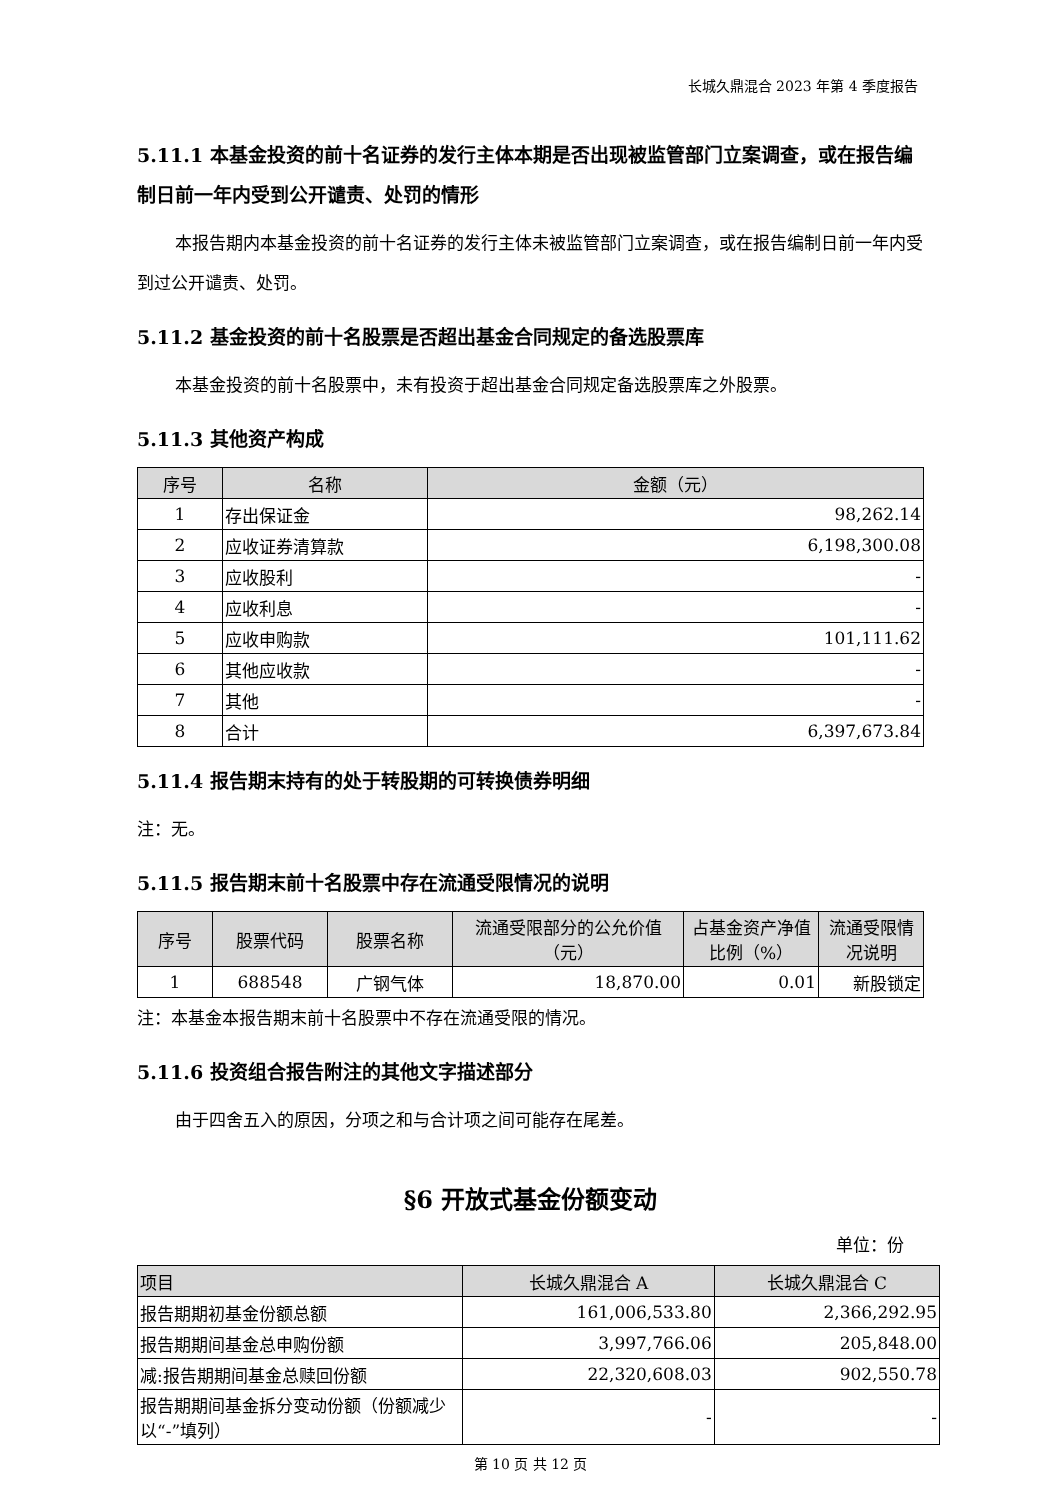长城久鼎混合 2023 年第 4 季度报告
5.11.1 本基金投资的前十名证券的发行主体本期是否出现被监管部门立案调查，或在报告编制日前一年内受到公开谴责、处罚的情形
本报告期内本基金投资的前十名证券的发行主体未被监管部门立案调查，或在报告编制日前一年内受到过公开谴责、处罚。
5.11.2 基金投资的前十名股票是否超出基金合同规定的备选股票库
本基金投资的前十名股票中，未有投资于超出基金合同规定备选股票库之外股票。
5.11.3 其他资产构成
| 序号 | 名称 | 金额（元） |
| --- | --- | --- |
| 1 | 存出保证金 | 98,262.14 |
| 2 | 应收证券清算款 | 6,198,300.08 |
| 3 | 应收股利 | - |
| 4 | 应收利息 | - |
| 5 | 应收申购款 | 101,111.62 |
| 6 | 其他应收款 | - |
| 7 | 其他 | - |
| 8 | 合计 | 6,397,673.84 |
5.11.4 报告期末持有的处于转股期的可转换债券明细
注：无。
5.11.5 报告期末前十名股票中存在流通受限情况的说明
| 序号 | 股票代码 | 股票名称 | 流通受限部分的公允价值（元） | 占基金资产净值比例（%） | 流通受限情况说明 |
| --- | --- | --- | --- | --- | --- |
| 1 | 688548 | 广钢气体 | 18,870.00 | 0.01 | 新股锁定 |
注：本基金本报告期末前十名股票中不存在流通受限的情况。
5.11.6 投资组合报告附注的其他文字描述部分
由于四舍五入的原因，分项之和与合计项之间可能存在尾差。
§6 开放式基金份额变动
单位：份
| 项目 | 长城久鼎混合 A | 长城久鼎混合 C |
| --- | --- | --- |
| 报告期期初基金份额总额 | 161,006,533.80 | 2,366,292.95 |
| 报告期期间基金总申购份额 | 3,997,766.06 | 205,848.00 |
| 减:报告期期间基金总赎回份额 | 22,320,608.03 | 902,550.78 |
| 报告期期间基金拆分变动份额（份额减少以“-”填列） | - | - |
第 10 页 共 12 页